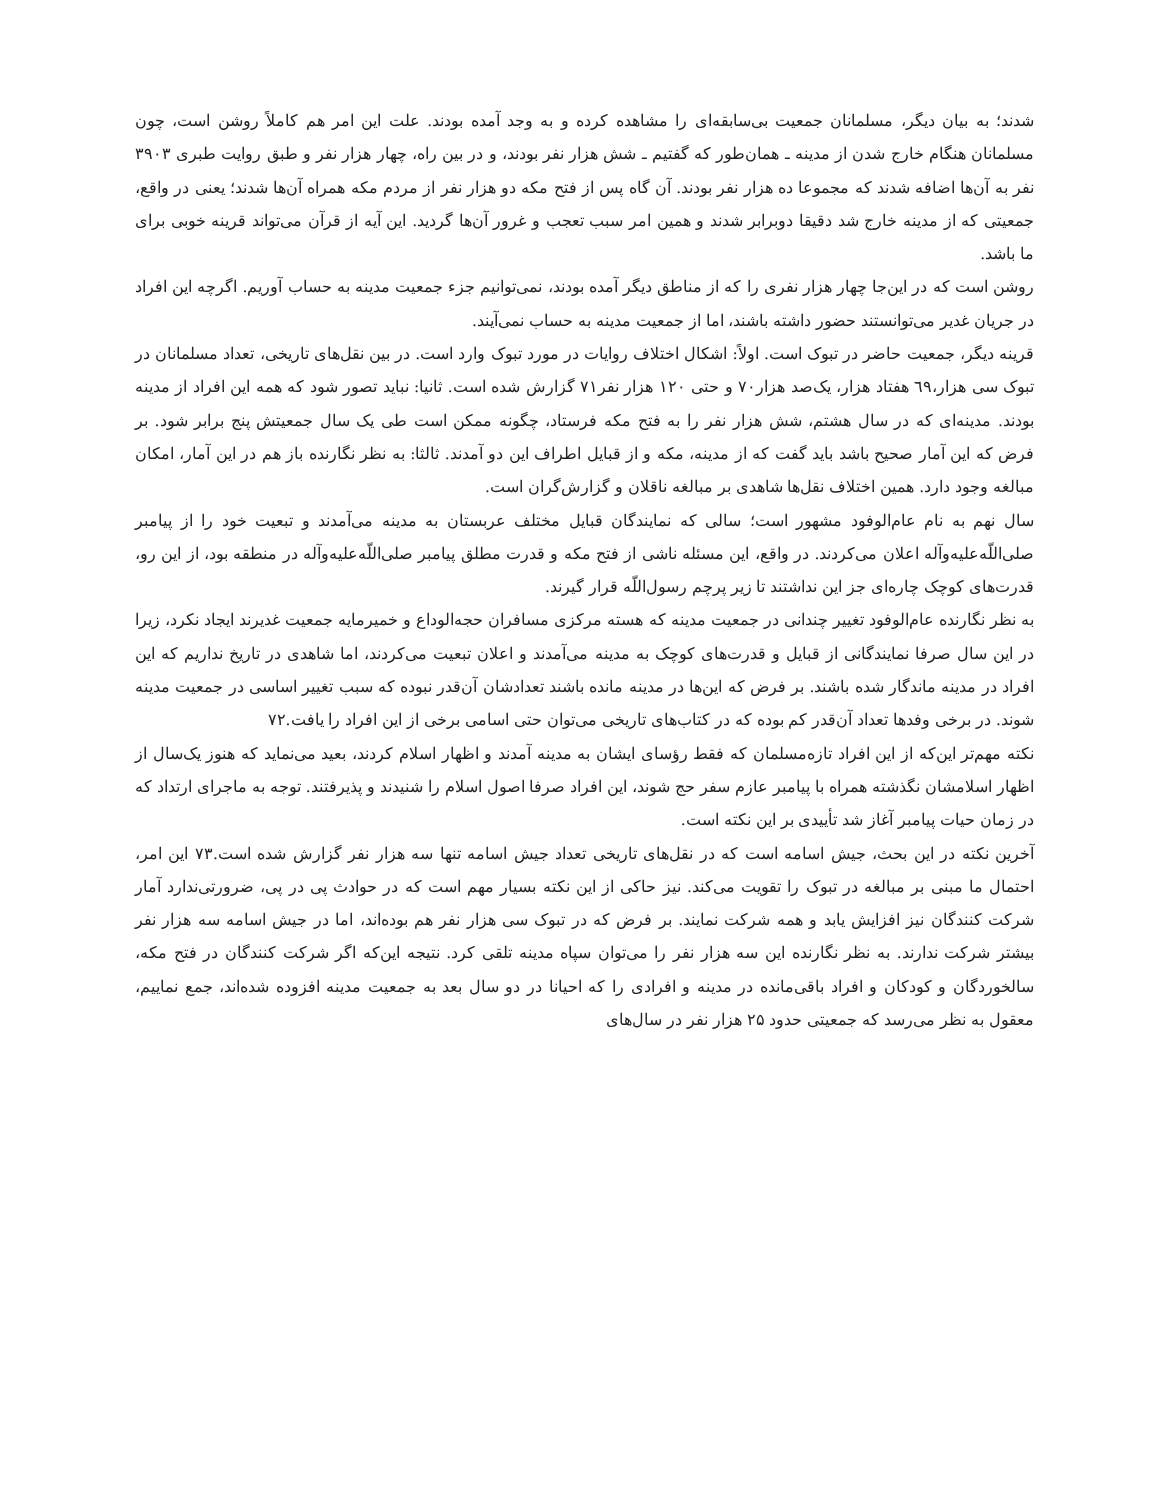شدند؛ به بیان دیگر، مسلمانان جمعیت بی‌سابقه‌ای را مشاهده کرده و به وجد آمده بودند. علت این امر هم کاملاً روشن است، چون مسلمانان هنگام خارج شدن از مدینه ـ همان‌طور که گفتیم ـ شش هزار نفر بودند، و در بین راه، چهار هزار نفر و طبق روایت طبری ۳۹۰۳ نفر به آن‌ها اضافه شدند که مجموعا ده هزار نفر بودند. آن گاه پس از فتح مکه دو هزار نفر از مردم مکه همراه آن‌ها شدند؛ یعنی در واقع، جمعیتی که از مدینه خارج شد دقیقا دوبرابر شدند و همین امر سبب تعجب و غرور آن‌ها گردید. این آیه از قرآن می‌تواند قرینه خوبی برای ما باشد.
روشن است که در این‌جا چهار هزار نفری را که از مناطق دیگر آمده بودند، نمی‌توانیم جزء جمعیت مدینه به حساب آوریم. اگرچه این افراد در جریان غدیر می‌توانستند حضور داشته باشند، اما از جمعیت مدینه به حساب نمی‌آیند.
قرینه دیگر، جمعیت حاضر در تبوک است. اولاً: اشکال اختلاف روایات در مورد تبوک وارد است. در بین نقل‌های تاریخی، تعداد مسلمانان در تبوک سی هزار،٦٩ هفتاد هزار، یک‌صد هزار۷۰ و حتی ۱۲۰ هزار نفر۷۱ گزارش شده است. ثانیا: نباید تصور شود که همه این افراد از مدینه بودند. مدینه‌ای که در سال هشتم، شش هزار نفر را به فتح مکه فرستاد، چگونه ممکن است طی یک سال جمعیتش پنج برابر شود. بر فرض که این آمار صحیح باشد باید گفت که از مدینه، مکه و از قبایل اطراف این دو آمدند. ثالثا: به نظر نگارنده باز هم در این آمار، امکان مبالغه وجود دارد. همین اختلاف نقل‌ها شاهدی بر مبالغه ناقلان و گزارش‌گران است.
سال نهم به نام عام‌الوفود مشهور است؛ سالی که نمایندگان قبایل مختلف عربستان به مدینه می‌آمدند و تبعیت خود را از پیامبر صلی‌اللّه‌علیه‌وآله اعلان می‌کردند. در واقع، این مسئله ناشی از فتح مکه و قدرت مطلق پیامبر صلی‌اللّه‌علیه‌وآله در منطقه بود، از این رو، قدرت‌های کوچک چاره‌ای جز این نداشتند تا زیر پرچم رسول‌اللّه قرار گیرند.
به نظر نگارنده عام‌الوفود تغییر چندانی در جمعیت مدینه که هسته مرکزی مسافران حجه‌الوداع و خمیرمایه جمعیت غدیرند ایجاد نکرد، زیرا در این سال صرفا نمایندگانی از قبایل و قدرت‌های کوچک به مدینه می‌آمدند و اعلان تبعیت می‌کردند، اما شاهدی در تاریخ نداریم که این افراد در مدینه ماندگار شده باشند. بر فرض که این‌ها در مدینه مانده باشند تعدادشان آن‌قدر نبوده که سبب تغییر اساسی در جمعیت مدینه شوند. در برخی وفدها تعداد آن‌قدر کم بوده که در کتاب‌های تاریخی می‌توان حتی اسامی برخی از این افراد را یافت.۷۲
نکته مهم‌تر این‌که از این افراد تازه‌مسلمان که فقط رؤسای ایشان به مدینه آمدند و اظهار اسلام کردند، بعید می‌نماید که هنوز یک‌سال از اظهار اسلامشان نگذشته همراه با پیامبر عازم سفر حج شوند، این افراد صرفا اصول اسلام را شنیدند و پذیرفتند. توجه به ماجرای ارتداد که در زمان حیات پیامبر آغاز شد تأییدی بر این نکته است.
آخرین نکته در این بحث، جیش اسامه است که در نقل‌های تاریخی تعداد جیش اسامه تنها سه هزار نفر گزارش شده است.۷۳ این امر، احتمال ما مبنی بر مبالغه در تبوک را تقویت می‌کند. نیز حاکی از این نکته بسیار مهم است که در حوادث پی در پی، ضرورتی‌ندارد آمار شرکت کنندگان نیز افزایش یابد و همه شرکت نمایند. بر فرض که در تبوک سی هزار نفر هم بوده‌اند، اما در جیش اسامه سه هزار نفر بیشتر شرکت ندارند. به نظر نگارنده این سه هزار نفر را می‌توان سپاه مدینه تلقی کرد. نتیجه این‌که اگر شرکت کنندگان در فتح مکه، سالخوردگان و کودکان و افراد باقی‌مانده در مدینه و افرادی را که احیانا در دو سال بعد به جمعیت مدینه افزوده شده‌اند، جمع نماییم، معقول به نظر می‌رسد که جمعیتی حدود ۲۵ هزار نفر در سال‌های